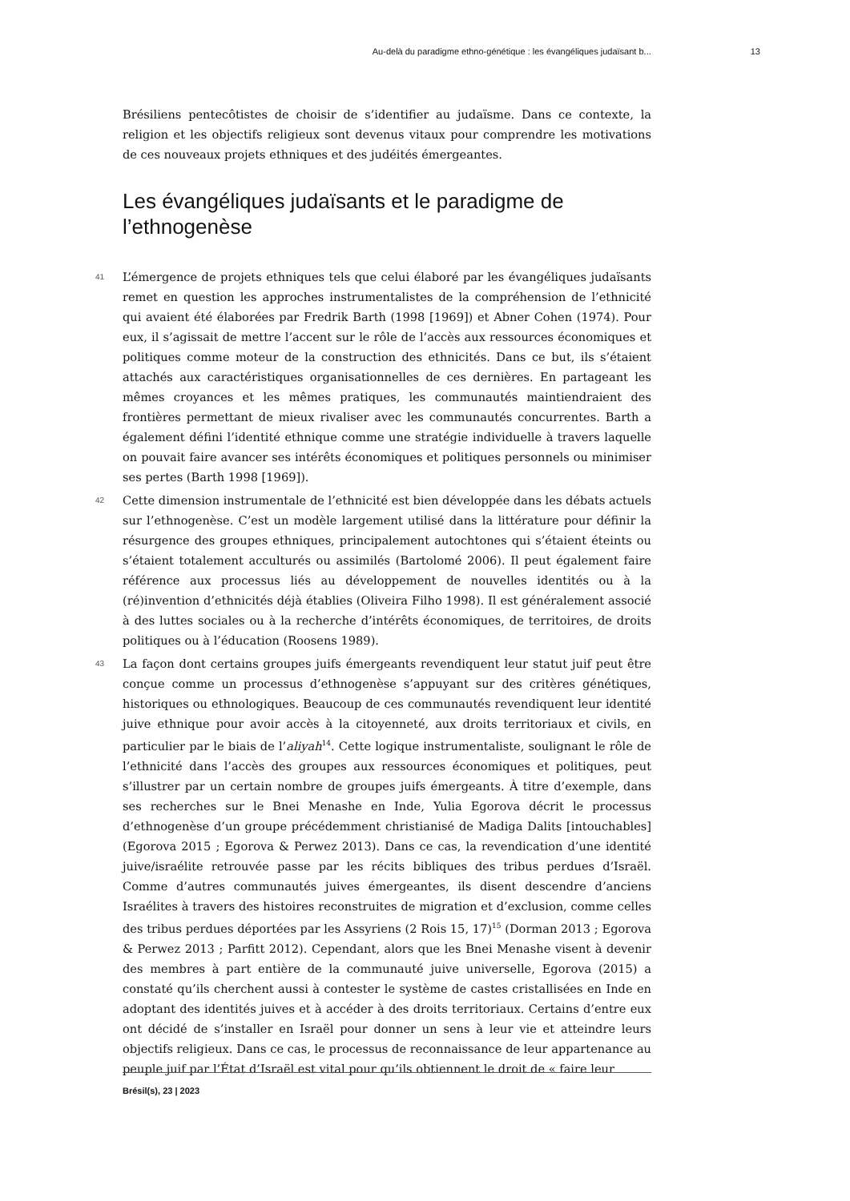Au-delà du paradigme ethno-génétique : les évangéliques judaïsant b... 13
Brésiliens pentecôtistes de choisir de s’identifier au judaïsme. Dans ce contexte, la religion et les objectifs religieux sont devenus vitaux pour comprendre les motivations de ces nouveaux projets ethniques et des judéités émergeantes.
Les évangéliques judaïsants et le paradigme de l’ethnogenèse
41 L’émergence de projets ethniques tels que celui élaboré par les évangéliques judaïsants remet en question les approches instrumentalistes de la compréhension de l’ethnicité qui avaient été élaborées par Fredrik Barth (1998 [1969]) et Abner Cohen (1974). Pour eux, il s’agissait de mettre l’accent sur le rôle de l’accès aux ressources économiques et politiques comme moteur de la construction des ethnicités. Dans ce but, ils s’étaient attachés aux caractéristiques organisationnelles de ces dernières. En partageant les mêmes croyances et les mêmes pratiques, les communautés maintiendraient des frontières permettant de mieux rivaliser avec les communautés concurrentes. Barth a également défini l’identité ethnique comme une stratégie individuelle à travers laquelle on pouvait faire avancer ses intérêts économiques et politiques personnels ou minimiser ses pertes (Barth 1998 [1969]).
42 Cette dimension instrumentale de l’ethnicité est bien développée dans les débats actuels sur l’ethnogenèse. C’est un modèle largement utilisé dans la littérature pour définir la résurgence des groupes ethniques, principalement autochtones qui s’étaient éteints ou s’étaient totalement acculturés ou assimilés (Bartolomé 2006). Il peut également faire référence aux processus liés au développement de nouvelles identités ou à la (ré)invention d’ethnicités déjà établies (Oliveira Filho 1998). Il est généralement associé à des luttes sociales ou à la recherche d’intérêts économiques, de territoires, de droits politiques ou à l’éducation (Roosens 1989).
43 La façon dont certains groupes juifs émergeants revendiquent leur statut juif peut être conçue comme un processus d’ethnogenèse s’appuyant sur des critères génétiques, historiques ou ethnologiques. Beaucoup de ces communautés revendiquent leur identité juive ethnique pour avoir accès à la citoyenneté, aux droits territoriaux et civils, en particulier par le biais de l’aliyah<sup>14</sup>. Cette logique instrumentaliste, soulignant le rôle de l’ethnicité dans l’accès des groupes aux ressources économiques et politiques, peut s’illustrer par un certain nombre de groupes juifs émergeants. À titre d’exemple, dans ses recherches sur le Bnei Menashe en Inde, Yulia Egorova décrit le processus d’ethnogenèse d’un groupe précédemment christianisé de Madiga Dalits [intouchables] (Egorova 2015 ; Egorova & Perwez 2013). Dans ce cas, la revendication d’une identité juive/israélite retrouvée passe par les récits bibliques des tribus perdues d’Israël. Comme d’autres communautés juives émergeantes, ils disent descendre d’anciens Israélites à travers des histoires reconstruites de migration et d’exclusion, comme celles des tribus perdues déportées par les Assyriens (2 Rois 15, 17)<sup>15</sup> (Dorman 2013 ; Egorova & Perwez 2013 ; Parfitt 2012). Cependant, alors que les Bnei Menashe visent à devenir des membres à part entière de la communauté juive universelle, Egorova (2015) a constaté qu’ils cherchent aussi à contester le système de castes cristallisées en Inde en adoptant des identités juives et à accéder à des droits territoriaux. Certains d’entre eux ont décidé de s’installer en Israël pour donner un sens à leur vie et atteindre leurs objectifs religieux. Dans ce cas, le processus de reconnaissance de leur appartenance au peuple juif par l’État d’Israël est vital pour qu’ils obtiennent le droit de « faire leur
Brésil(s), 23 | 2023